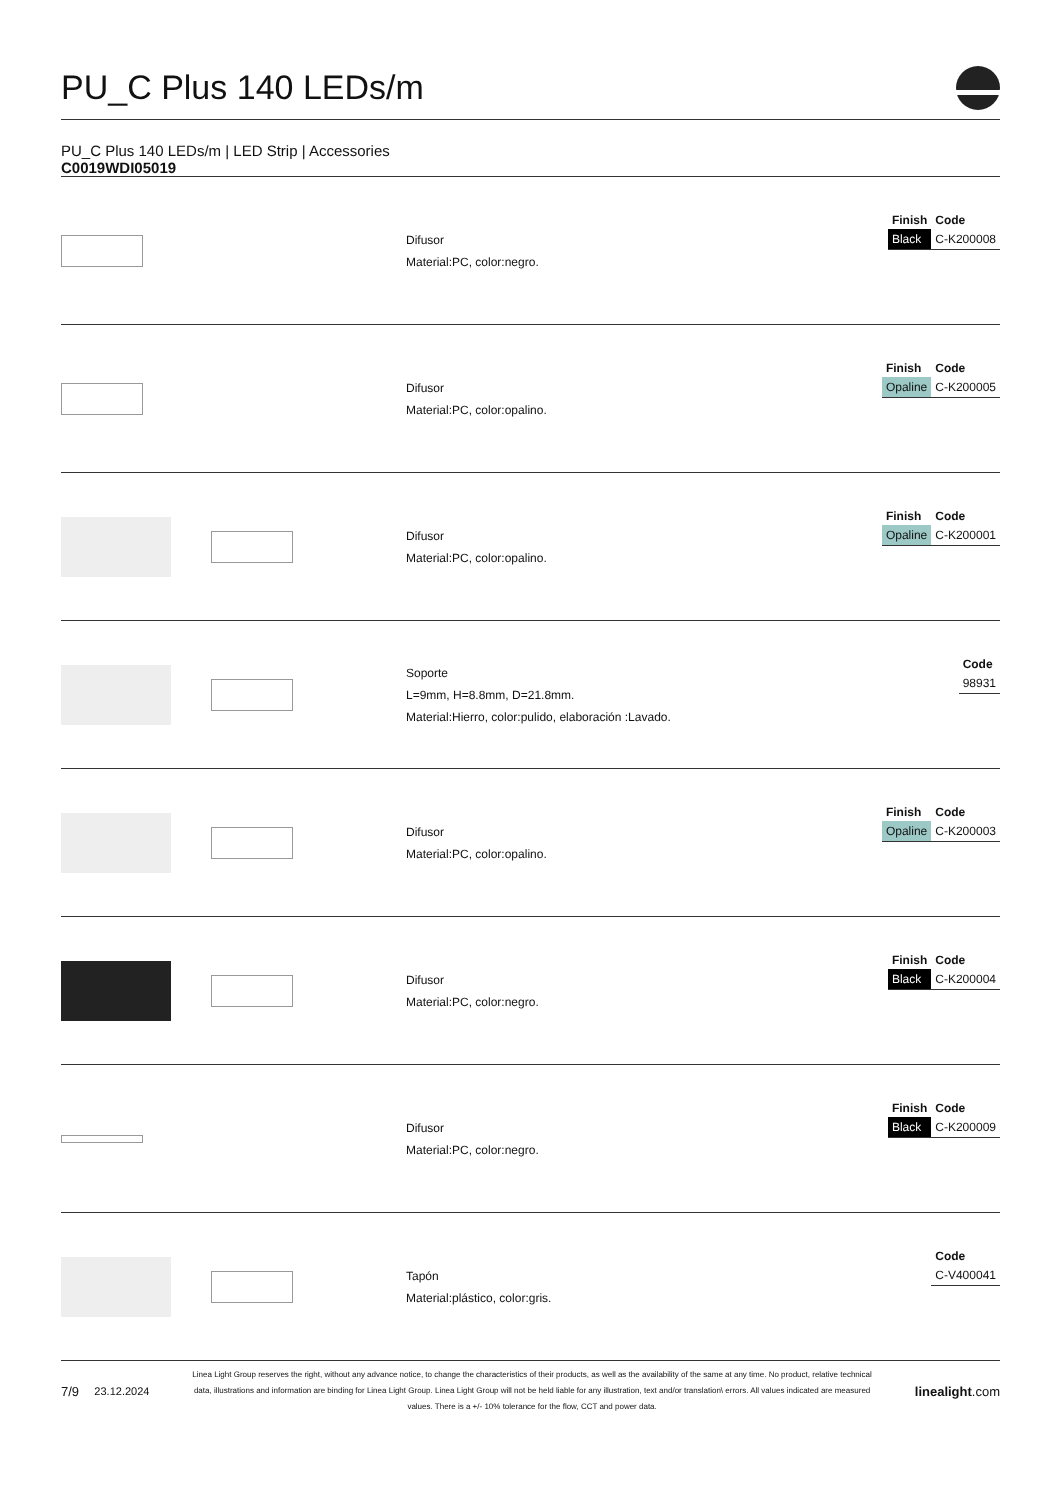PU_C Plus 140 LEDs/m
PU_C Plus 140 LEDs/m | LED Strip | Accessories
C0019WDI05019
Difusor
Material:PC, color:negro.
| Finish | Code |
| --- | --- |
| Black | C-K200008 |
Difusor
Material:PC, color:opalino.
| Finish | Code |
| --- | --- |
| Opaline | C-K200005 |
Difusor
Material:PC, color:opalino.
| Finish | Code |
| --- | --- |
| Opaline | C-K200001 |
Soporte
L=9mm, H=8.8mm, D=21.8mm.
Material:Hierro, color:pulido, elaboración :Lavado.
| Code |
| --- |
| 98931 |
Difusor
Material:PC, color:opalino.
| Finish | Code |
| --- | --- |
| Opaline | C-K200003 |
Difusor
Material:PC, color:negro.
| Finish | Code |
| --- | --- |
| Black | C-K200004 |
Difusor
Material:PC, color:negro.
| Finish | Code |
| --- | --- |
| Black | C-K200009 |
Tapón
Material:plástico, color:gris.
| Code |
| --- |
| C-V400041 |
7/9 23.12.2024
Linea Light Group reserves the right, without any advance notice, to change the characteristics of their products, as well as the availability of the same at any time. No product, relative technical data, illustrations and information are binding for Linea Light Group. Linea Light Group will not be held liable for any illustration, text and/or translation\ errors. All values indicated are measured values. There is a +/- 10% tolerance for the flow, CCT and power data.
linealight.com